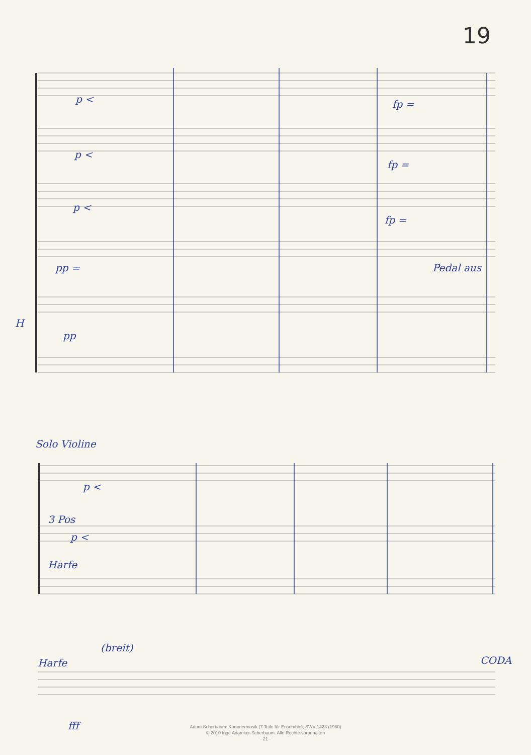19
p < fp =
p <
fp =
p <
fp =
pp = Pedal aus
H
pp
Solo Violine
p <
3 Pos
p <
Harfe
(breit)
Harfe CODA
fff
Adam Scherbaum: Kammermusik (7 Teile für Ensemble), SWV 1423 (1980)
© 2010 Inge Adamker-Scherbaum. Alle Rechte vorbehalten
- 21 -